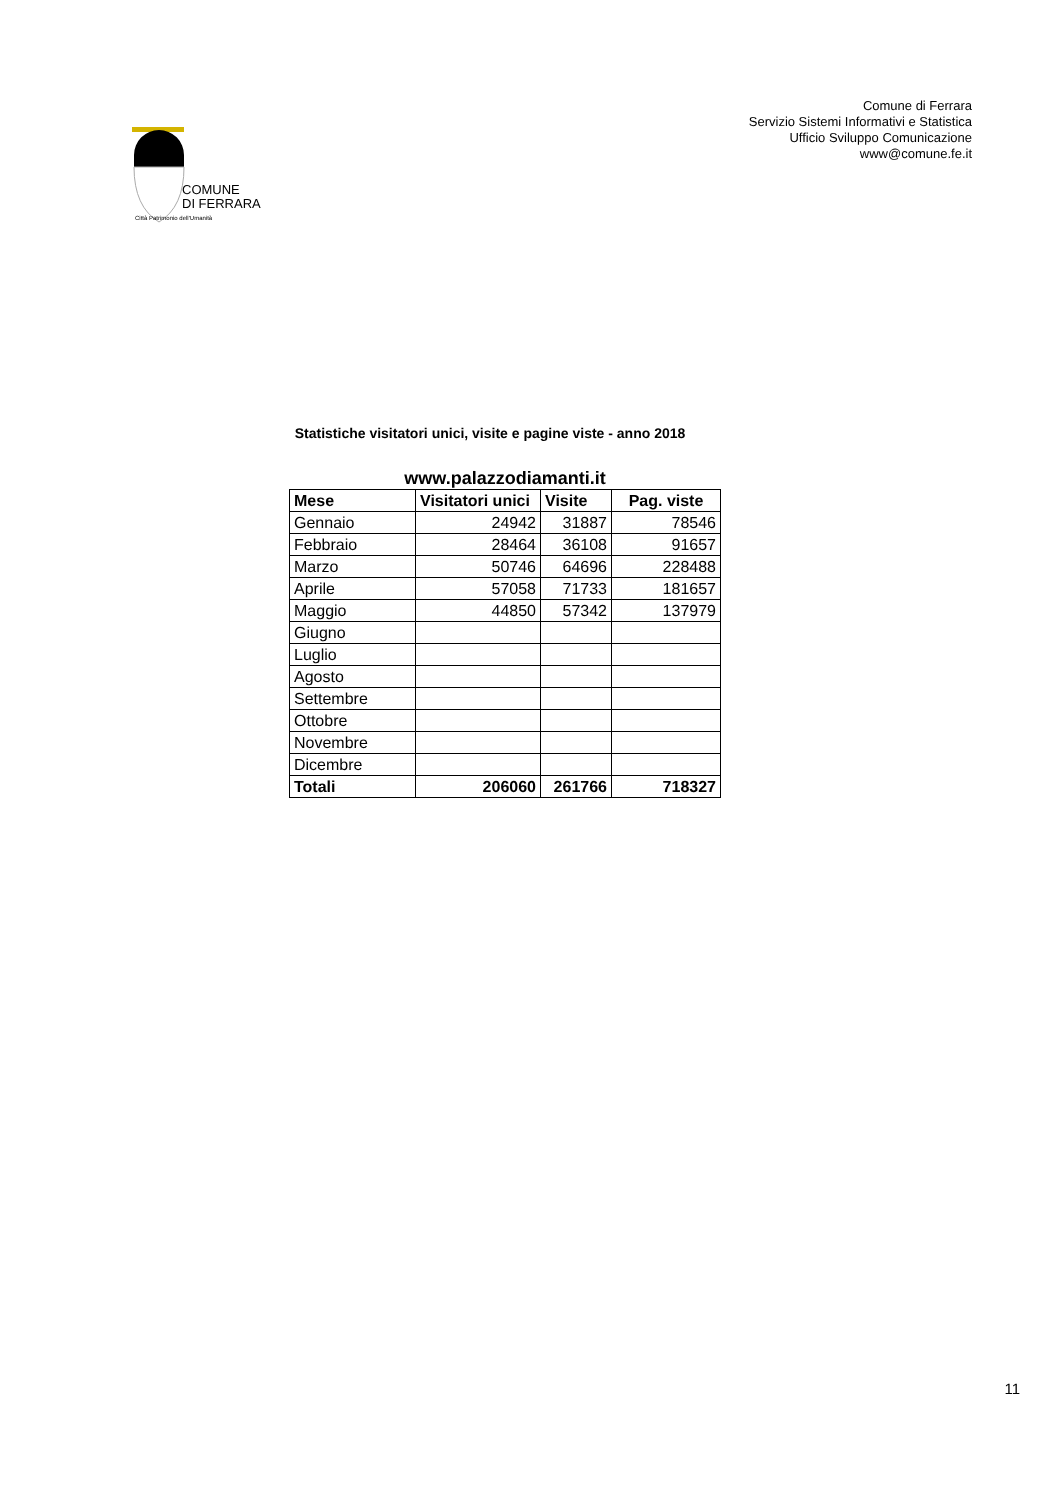COMUNE
DI FERRARA
Città Patrimonio dell'Umanità
Comune di Ferrara
Servizio Sistemi Informativi e Statistica
Ufficio Sviluppo Comunicazione
www@comune.fe.it
Statistiche visitatori unici, visite e pagine viste - anno 2018
www.palazzodiamanti.it
| Mese | Visitatori unici | Visite | Pag. viste |
| --- | --- | --- | --- |
| Gennaio | 24942 | 31887 | 78546 |
| Febbraio | 28464 | 36108 | 91657 |
| Marzo | 50746 | 64696 | 228488 |
| Aprile | 57058 | 71733 | 181657 |
| Maggio | 44850 | 57342 | 137979 |
| Giugno | | | |
| Luglio | | | |
| Agosto | | | |
| Settembre | | | |
| Ottobre | | | |
| Novembre | | | |
| Dicembre | | | |
| Totali | 206060 | 261766 | 718327 |
11